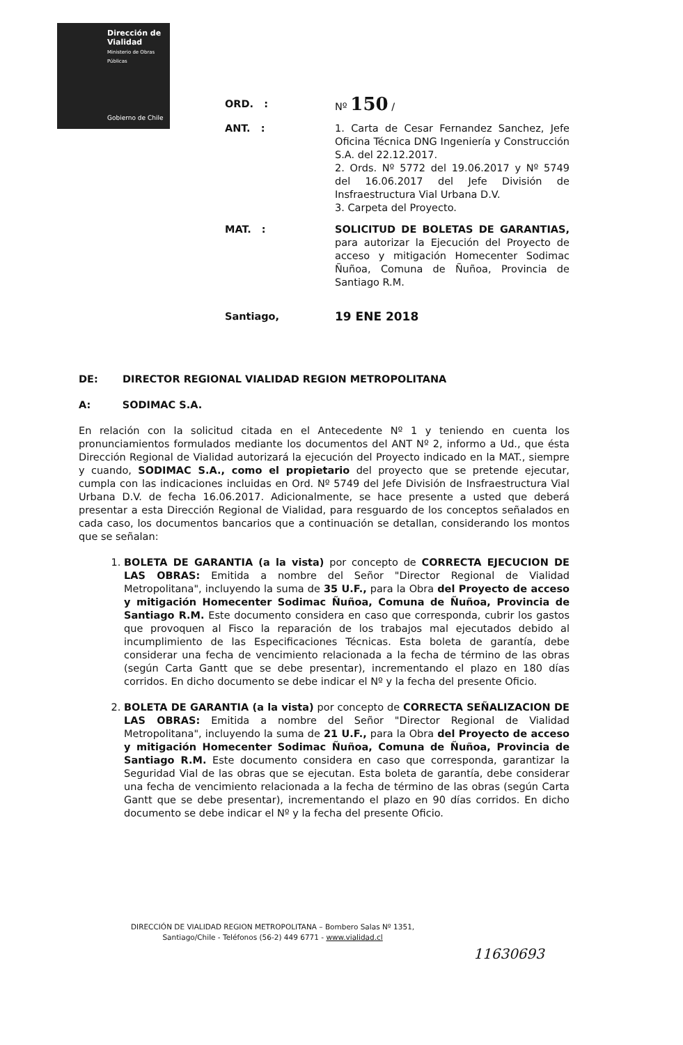Dirección de
Vialidad
Ministerio de Obras
Públicas
Gobierno de Chile
ORD. : Nº 150 /
ANT. : 1. Carta de Cesar Fernandez Sanchez, Jefe Oficina Técnica DNG Ingeniería y Construcción S.A. del 22.12.2017.
2. Ords. Nº 5772 del 19.06.2017 y Nº 5749 del 16.06.2017 del Jefe División de Insfraestructura Vial Urbana D.V.
3. Carpeta del Proyecto.
MAT. : SOLICITUD DE BOLETAS DE GARANTIAS, para autorizar la Ejecución del Proyecto de acceso y mitigación Homecenter Sodimac Ñuñoa, Comuna de Ñuñoa, Provincia de Santiago R.M.
Santiago,
19 ENE 2018
DE: DIRECTOR REGIONAL VIALIDAD REGION METROPOLITANA
A: SODIMAC S.A.
En relación con la solicitud citada en el Antecedente Nº 1 y teniendo en cuenta los pronunciamientos formulados mediante los documentos del ANT Nº 2, informo a Ud., que ésta Dirección Regional de Vialidad autorizará la ejecución del Proyecto indicado en la MAT., siempre y cuando, SODIMAC S.A., como el propietario del proyecto que se pretende ejecutar, cumpla con las indicaciones incluidas en Ord. Nº 5749 del Jefe División de Insfraestructura Vial Urbana D.V. de fecha 16.06.2017. Adicionalmente, se hace presente a usted que deberá presentar a esta Dirección Regional de Vialidad, para resguardo de los conceptos señalados en cada caso, los documentos bancarios que a continuación se detallan, considerando los montos que se señalan:
1. BOLETA DE GARANTIA (a la vista) por concepto de CORRECTA EJECUCION DE LAS OBRAS: Emitida a nombre del Señor "Director Regional de Vialidad Metropolitana", incluyendo la suma de 35 U.F., para la Obra del Proyecto de acceso y mitigación Homecenter Sodimac Ñuñoa, Comuna de Ñuñoa, Provincia de Santiago R.M. Este documento considera en caso que corresponda, cubrir los gastos que provoquen al Fisco la reparación de los trabajos mal ejecutados debido al incumplimiento de las Especificaciones Técnicas. Esta boleta de garantía, debe considerar una fecha de vencimiento relacionada a la fecha de término de las obras (según Carta Gantt que se debe presentar), incrementando el plazo en 180 días corridos. En dicho documento se debe indicar el Nº y la fecha del presente Oficio.
2. BOLETA DE GARANTIA (a la vista) por concepto de CORRECTA SEÑALIZACION DE LAS OBRAS: Emitida a nombre del Señor "Director Regional de Vialidad Metropolitana", incluyendo la suma de 21 U.F., para la Obra del Proyecto de acceso y mitigación Homecenter Sodimac Ñuñoa, Comuna de Ñuñoa, Provincia de Santiago R.M. Este documento considera en caso que corresponda, garantizar la Seguridad Vial de las obras que se ejecutan. Esta boleta de garantía, debe considerar una fecha de vencimiento relacionada a la fecha de término de las obras (según Carta Gantt que se debe presentar), incrementando el plazo en 90 días corridos. En dicho documento se debe indicar el Nº y la fecha del presente Oficio.
DIRECCIÓN DE VIALIDAD REGION METROPOLITANA – Bombero Salas Nº 1351,
Santiago/Chile - Teléfonos (56-2) 449 6771 - www.vialidad.cl
11630693